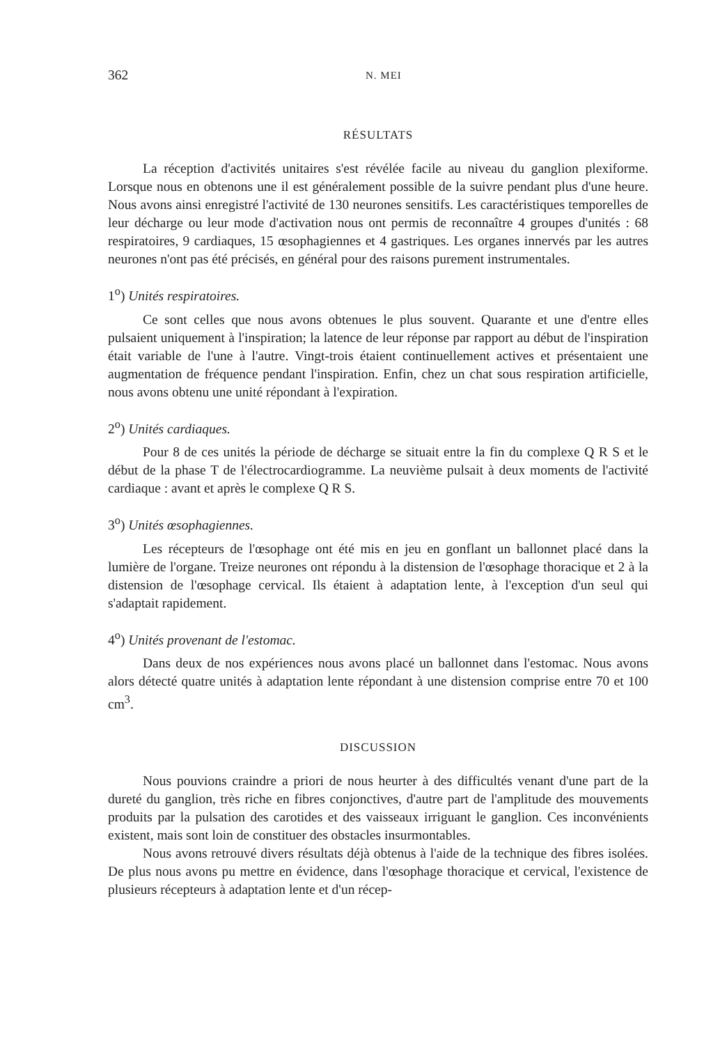362 N. MEI
RÉSULTATS
La réception d'activités unitaires s'est révélée facile au niveau du ganglion plexiforme. Lorsque nous en obtenons une il est généralement possible de la suivre pendant plus d'une heure. Nous avons ainsi enregistré l'activité de 130 neurones sensitifs. Les caractéristiques temporelles de leur décharge ou leur mode d'activation nous ont permis de reconnaître 4 groupes d'unités : 68 respiratoires, 9 cardiaques, 15 œsophagiennes et 4 gastriques. Les organes innervés par les autres neurones n'ont pas été précisés, en général pour des raisons purement instrumentales.
1<sup>o</sup>) Unités respiratoires.
Ce sont celles que nous avons obtenues le plus souvent. Quarante et une d'entre elles pulsaient uniquement à l'inspiration; la latence de leur réponse par rapport au début de l'inspiration était variable de l'une à l'autre. Vingt-trois étaient continuellement actives et présentaient une augmentation de fréquence pendant l'inspiration. Enfin, chez un chat sous respiration artificielle, nous avons obtenu une unité répondant à l'expiration.
2<sup>o</sup>) Unités cardiaques.
Pour 8 de ces unités la période de décharge se situait entre la fin du complexe Q R S et le début de la phase T de l'électrocardiogramme. La neuvième pulsait à deux moments de l'activité cardiaque : avant et après le complexe Q R S.
3<sup>o</sup>) Unités œsophagiennes.
Les récepteurs de l'œsophage ont été mis en jeu en gonflant un ballonnet placé dans la lumière de l'organe. Treize neurones ont répondu à la distension de l'œsophage thoracique et 2 à la distension de l'œsophage cervical. Ils étaient à adaptation lente, à l'exception d'un seul qui s'adaptait rapidement.
4<sup>o</sup>) Unités provenant de l'estomac.
Dans deux de nos expériences nous avons placé un ballonnet dans l'estomac. Nous avons alors détecté quatre unités à adaptation lente répondant à une distension comprise entre 70 et 100 cm<sup>3</sup>.
DISCUSSION
Nous pouvions craindre a priori de nous heurter à des difficultés venant d'une part de la dureté du ganglion, très riche en fibres conjonctives, d'autre part de l'amplitude des mouvements produits par la pulsation des carotides et des vaisseaux irriguant le ganglion. Ces inconvénients existent, mais sont loin de constituer des obstacles insurmontables.
Nous avons retrouvé divers résultats déjà obtenus à l'aide de la technique des fibres isolées. De plus nous avons pu mettre en évidence, dans l'œsophage thoracique et cervical, l'existence de plusieurs récepteurs à adaptation lente et d'un récep-